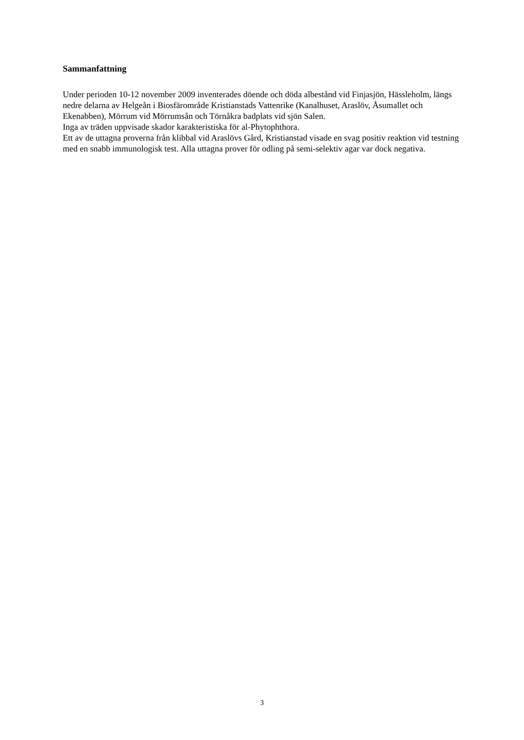Sammanfattning
Under perioden 10-12 november 2009 inventerades döende och döda albestånd vid Finjasjön, Hässleholm, längs nedre delarna av Helgeån i Biosfärområde Kristianstads Vattenrike (Kanalhuset, Araslöv, Åsumallet och Ekenabben), Mörrum vid Mörrumsån och Törnåkra badplats vid sjön Salen.
Inga av träden uppvisade skador karakteristiska för al-Phytophthora.
Ett av de uttagna proverna från klibbal vid Araslövs Gård, Kristianstad visade en svag positiv reaktion vid testning med en snabb immunologisk test. Alla uttagna prover för odling på semi-selektiv agar var dock negativa.
3